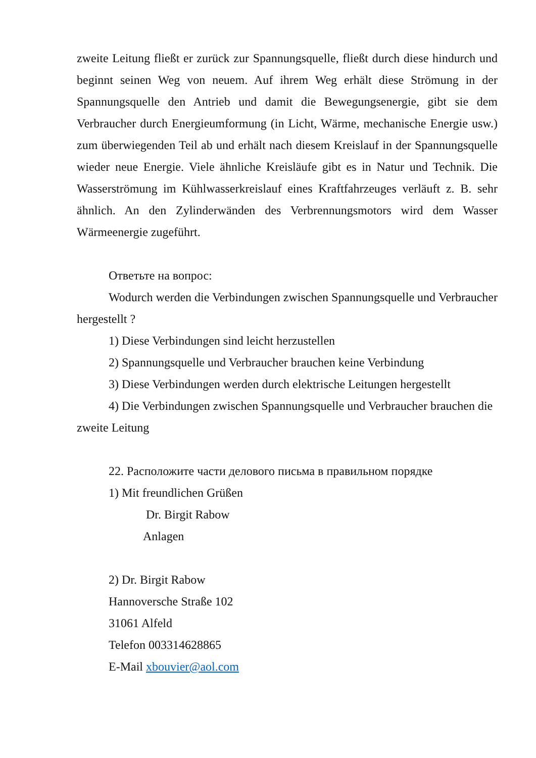zweite Leitung fließt er zurück zur Spannungsquelle, fließt durch diese hindurch und beginnt seinen Weg von neuem. Auf ihrem Weg erhält diese Strömung in der Spannungsquelle den Antrieb und damit die Bewegungsenergie, gibt sie dem Verbraucher durch Energieumformung (in Licht, Wärme, mechanische Energie usw.) zum überwiegenden Teil ab und erhält nach diesem Kreislauf in der Spannungsquelle wieder neue Energie. Viele ähnliche Kreisläufe gibt es in Natur und Technik. Die Wasserströmung im Kühlwasserkreislauf eines Kraftfahrzeuges verläuft z. B. sehr ähnlich. An den Zylinderwänden des Verbrennungsmotors wird dem Wasser Wärmeenergie zugeführt.
Ответьте на вопрос:
Wodurch werden die Verbindungen zwischen Spannungsquelle und Verbraucher hergestellt ?
1) Diese Verbindungen sind leicht herzustellen
2) Spannungsquelle und Verbraucher brauchen keine Verbindung
3) Diese Verbindungen werden durch elektrische Leitungen hergestellt
4) Die Verbindungen zwischen Spannungsquelle und Verbraucher brauchen die zweite Leitung
22. Расположите части делового письма в правильном порядке
1) Mit freundlichen Grüßen
Dr. Birgit Rabow
Anlagen
2) Dr. Birgit Rabow
Hannoversche Straße 102
31061 Alfeld
Telefon 003314628865
E-Mail xbouvier@aol.com